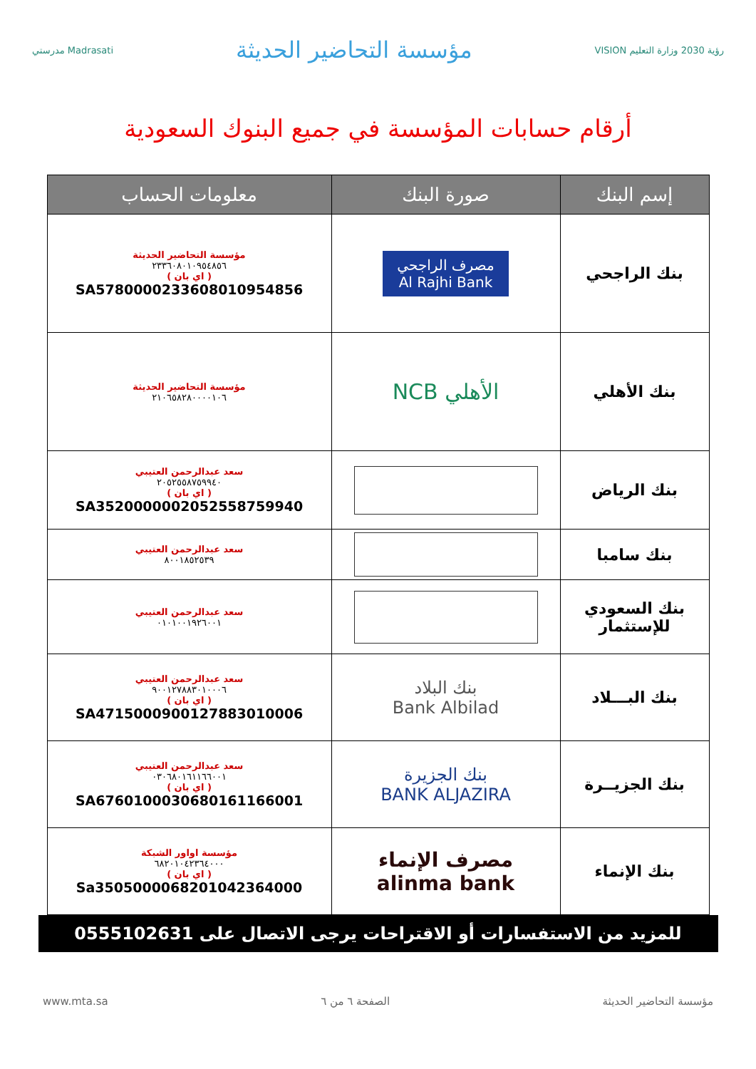مدرستي Madrasati
مؤسسة التحاضير الحديثة
VISION رؤية 2030 وزارة التعليم
أرقام حسابات المؤسسة في جميع البنوك السعودية
| إسم البنك | صورة البنك | معلومات الحساب |
| --- | --- | --- |
| بنك الراجحي | مصرف الراجحي Al Rajhi Bank | مؤسسة التحاضير الحديثة ٢٣٣٦٠٨٠١٠٩٥٤٨٥٦ ( اي بان ) SA5780000233608010954856 |
| بنك الأهلي | الأهلي NCB | مؤسسة التحاضير الحديثة ٢١٠٦٥٨٢٨٠٠٠٠١٠٦ |
| بنك الرياض | | سعد عبدالرحمن العتيبي ٢٠٥٢٥٥٨٧٥٩٩٤٠ ( اي بان ) SA3520000002052558759940 |
| بنك سامبا | | سعد عبدالرحمن العتيبي ٨٠٠١٨٥٢٥٣٩ |
| بنك السعودي للإستثمار | | سعد عبدالرحمن العتيبي ٠١٠١٠٠١٩٢٦٠٠١ |
| بنك البـــلاد | بنك البلاد Bank Albilad | سعد عبدالرحمن العتيبي ٩٠٠١٢٧٨٨٣٠١٠٠٠٦ ( اي بان ) SA4715000900127883010006 |
| بنك الجزيــرة | بنك الجزيرة BANK ALJAZIRA | سعد عبدالرحمن العتيبي ٠٣٠٦٨٠١٦١١٦٦٠٠١ ( اي بان ) SA6760100030680161166001 |
| بنك الإنماء | مصرف الإنماء alinma bank | مؤسسة اواور الشبكة ٦٨٢٠١٠٤٢٣٦٤٠٠٠ ( اي بان ) Sa3505000068201042364000 |
للمزيد من الاستفسارات أو الاقتراحات يرجى الاتصال على 0555102631
www.mta.sa الصفحة ٦ من ٦ مؤسسة التحاضير الحديثة